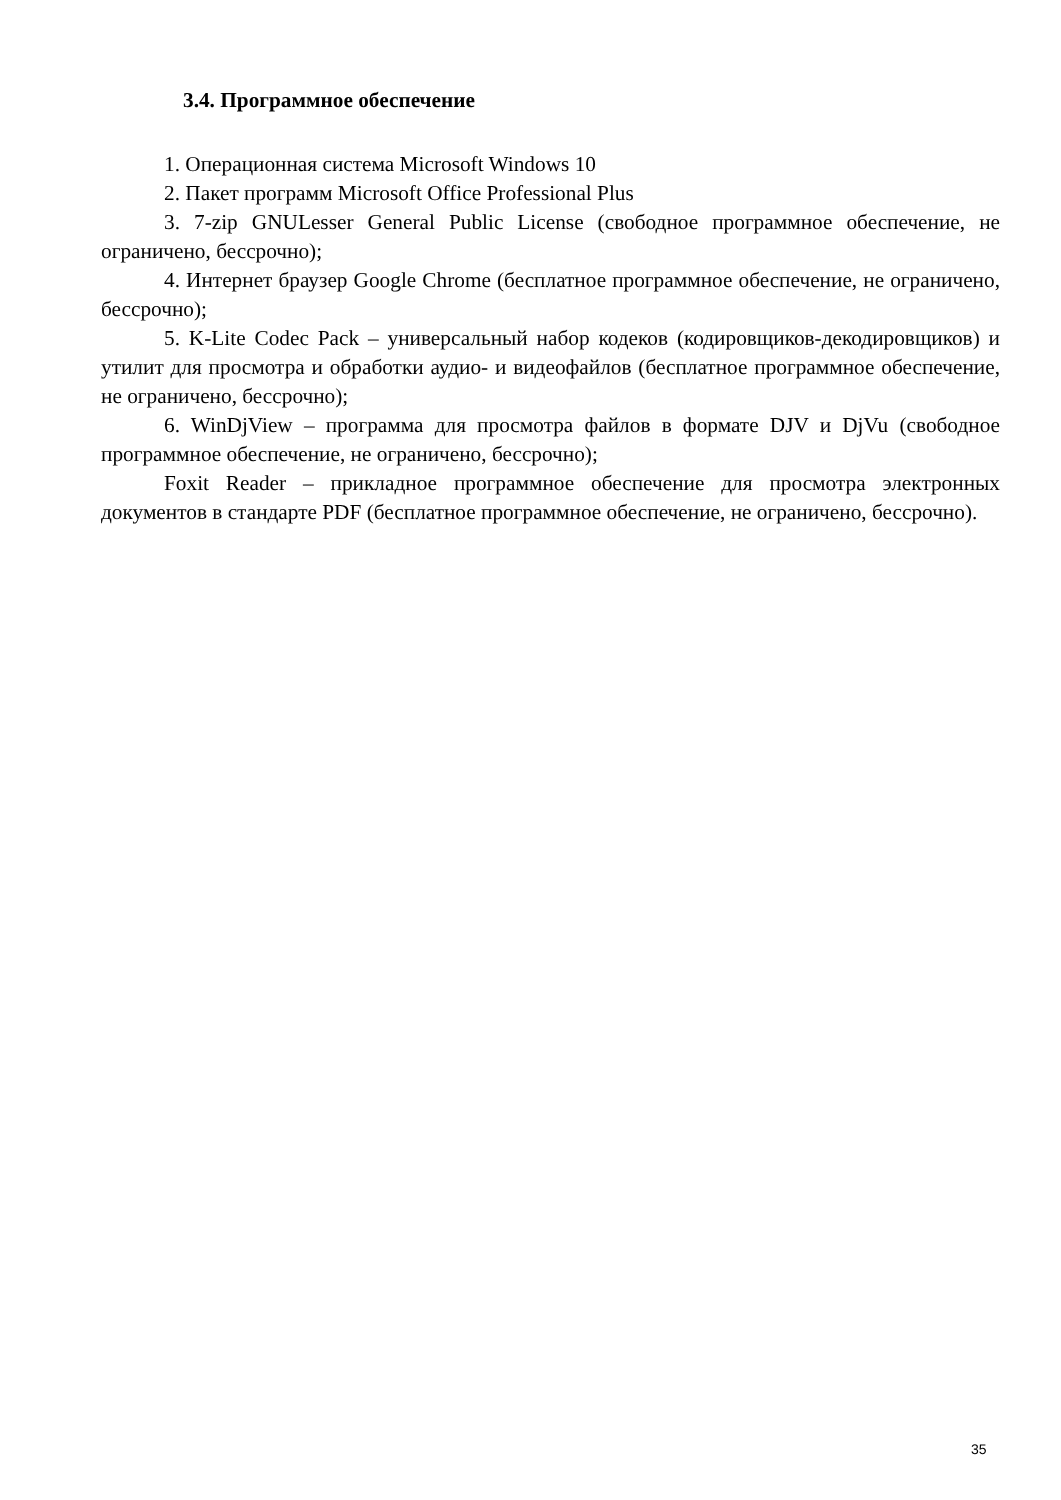3.4. Программное обеспечение
1. Операционная система Microsoft Windows 10
2. Пакет программ Microsoft Office Professional Plus
3. 7-zip GNULesser General Public License (свободное программное обеспечение, не ограничено, бессрочно);
4. Интернет браузер Google Chrome (бесплатное программное обеспечение, не ограничено, бессрочно);
5. K-Lite Codec Pack – универсальный набор кодеков (кодировщиков-декодировщиков) и утилит для просмотра и обработки аудио- и видеофайлов (бесплатное программное обеспечение, не ограничено, бессрочно);
6. WinDjView – программа для просмотра файлов в формате DJV и DjVu (свободное программное обеспечение, не ограничено, бессрочно);
Foxit Reader – прикладное программное обеспечение для просмотра электронных документов в стандарте PDF (бесплатное программное обеспечение, не ограничено, бессрочно).
35